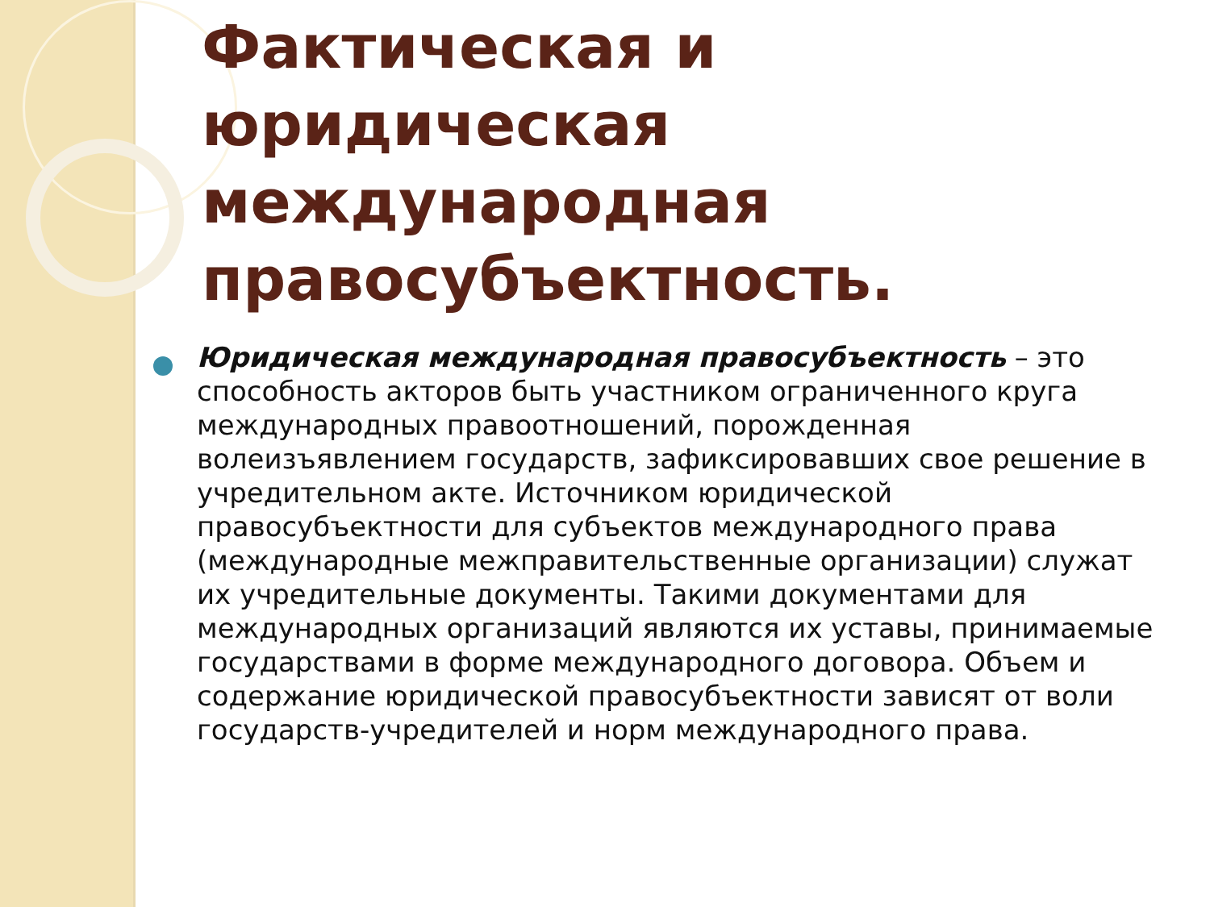Фактическая и юридическая международная правосубъектность.
Юридическая международная правосубъектность – это способность акторов быть участником ограниченного круга международных правоотношений, порожденная волеизъявлением государств, зафиксировавших свое решение в учредительном акте. Источником юридической правосубъектности для субъектов международного права (международные межправительственные организации) служат их учредительные документы. Такими документами для международных организаций являются их уставы, принимаемые государствами в форме международного договора. Объем и содержание юридической правосубъектности зависят от воли государств-учредителей и норм международного права.